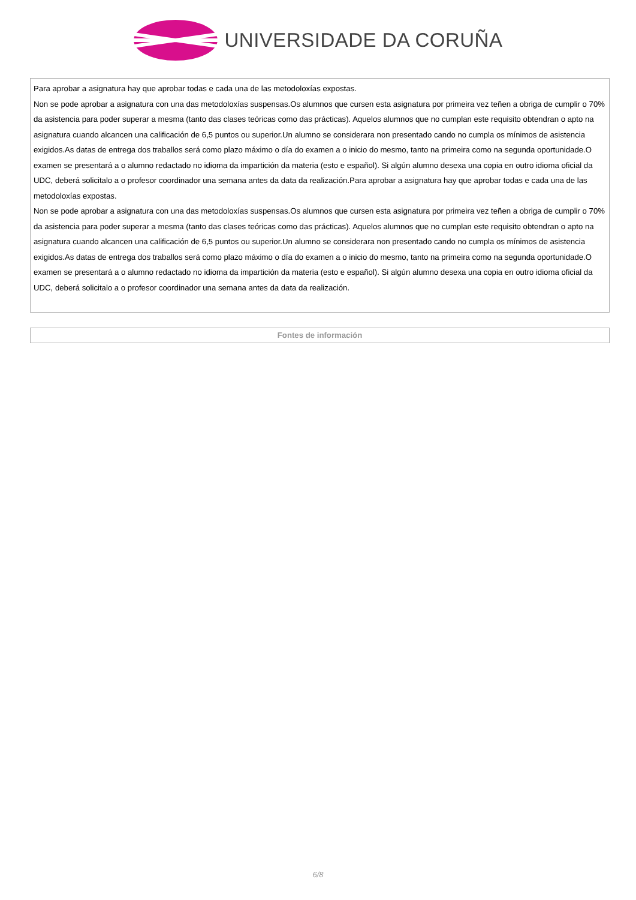UNIVERSIDADE DA CORUÑA
| Para aprobar a asignatura hay que aprobar todas e cada una de las metodoloxías expostas. Non se pode aprobar a asignatura con una das metodoloxías suspensas.Os alumnos que cursen esta asignatura por primeira vez teñen a obriga de cumplir o 70% da asistencia para poder superar a mesma (tanto das clases teóricas como das prácticas). Aquelos alumnos que no cumplan este requisito obtendran o apto na asignatura cuando alcancen una calificación de 6,5 puntos ou superior.Un alumno se considerara non presentado cando no cumpla os mínimos de asistencia exigidos.As datas de entrega dos traballos será como plazo máximo o día do examen a o inicio do mesmo, tanto na primeira como na segunda oportunidade.O examen se presentará a o alumno redactado no idioma da impartición da materia (esto e español). Si algún alumno desexa una copia en outro idioma oficial da UDC, deberá solicitalo a o profesor coordinador una semana antes da data da realización.Para aprobar a asignatura hay que aprobar todas e cada una de las metodoloxías expostas. Non se pode aprobar a asignatura con una das metodoloxías suspensas.Os alumnos que cursen esta asignatura por primeira vez teñen a obriga de cumplir o 70% da asistencia para poder superar a mesma (tanto das clases teóricas como das prácticas). Aquelos alumnos que no cumplan este requisito obtendran o apto na asignatura cuando alcancen una calificación de 6,5 puntos ou superior.Un alumno se considerara non presentado cando no cumpla os mínimos de asistencia exigidos.As datas de entrega dos traballos será como plazo máximo o día do examen a o inicio do mesmo, tanto na primeira como na segunda oportunidade.O examen se presentará a o alumno redactado no idioma da impartición da materia (esto e español). Si algún alumno desexa una copia en outro idioma oficial da UDC, deberá solicitalo a o profesor coordinador una semana antes da data da realización. |
| Fontes de información |
6/8